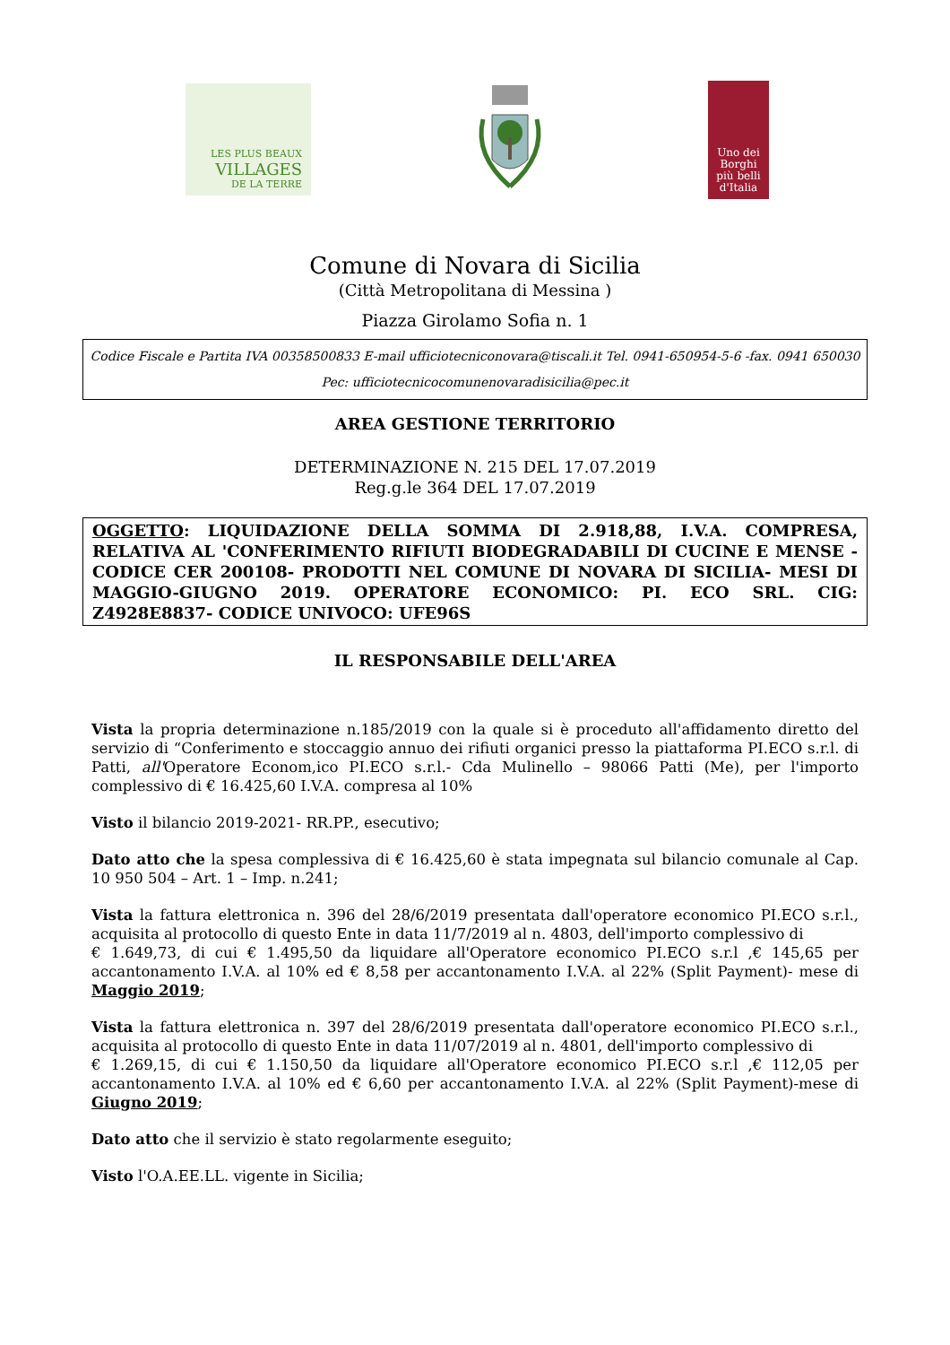LES PLUS BEAUX
VILLAGES
DE LA TERRE
Uno dei
Borghi
più belli
d'Italia
Comune di Novara di Sicilia
(Città Metropolitana di Messina )
Piazza Girolamo Sofia n. 1
Codice Fiscale e Partita IVA 00358500833 E-mail ufficiotecniconovara@tiscali.it Tel. 0941-650954-5-6 -fax. 0941 650030
Pec: ufficiotecnicocomunenovaradisicilia@pec.it
AREA GESTIONE TERRITORIO
DETERMINAZIONE N. 215 DEL 17.07.2019
Reg.g.le 364 DEL 17.07.2019
OGGETTO: LIQUIDAZIONE DELLA SOMMA DI 2.918,88, I.V.A. COMPRESA, RELATIVA AL 'CONFERIMENTO RIFIUTI BIODEGRADABILI DI CUCINE E MENSE - CODICE CER 200108- PRODOTTI NEL COMUNE DI NOVARA DI SICILIA- MESI DI MAGGIO-GIUGNO 2019. OPERATORE ECONOMICO: PI. ECO SRL. CIG: Z4928E8837- CODICE UNIVOCO: UFE96S
IL RESPONSABILE DELL'AREA
Vista la propria determinazione n.185/2019 con la quale si è proceduto all'affidamento diretto del servizio di “Conferimento e stoccaggio annuo dei rifiuti organici presso la piattaforma PI.ECO s.r.l. di Patti, all'Operatore Econom,ico PI.ECO s.r.l.- Cda Mulinello – 98066 Patti (Me), per l'importo complessivo di € 16.425,60 I.V.A. compresa al 10%
Visto il bilancio 2019-2021- RR.PP., esecutivo;
Dato atto che la spesa complessiva di € 16.425,60 è stata impegnata sul bilancio comunale al Cap. 10 950 504 – Art. 1 – Imp. n.241;
Vista la fattura elettronica n. 396 del 28/6/2019 presentata dall'operatore economico PI.ECO s.r.l., acquisita al protocollo di questo Ente in data 11/7/2019 al n. 4803, dell'importo complessivo di
€ 1.649,73, di cui € 1.495,50 da liquidare all'Operatore economico PI.ECO s.r.l ,€ 145,65 per accantonamento I.V.A. al 10% ed € 8,58 per accantonamento I.V.A. al 22% (Split Payment)- mese di Maggio 2019;
Vista la fattura elettronica n. 397 del 28/6/2019 presentata dall'operatore economico PI.ECO s.r.l., acquisita al protocollo di questo Ente in data 11/07/2019 al n. 4801, dell'importo complessivo di
€ 1.269,15, di cui € 1.150,50 da liquidare all'Operatore economico PI.ECO s.r.l ,€ 112,05 per accantonamento I.V.A. al 10% ed € 6,60 per accantonamento I.V.A. al 22% (Split Payment)-mese di Giugno 2019;
Dato atto che il servizio è stato regolarmente eseguito;
Visto l'O.A.EE.LL. vigente in Sicilia;